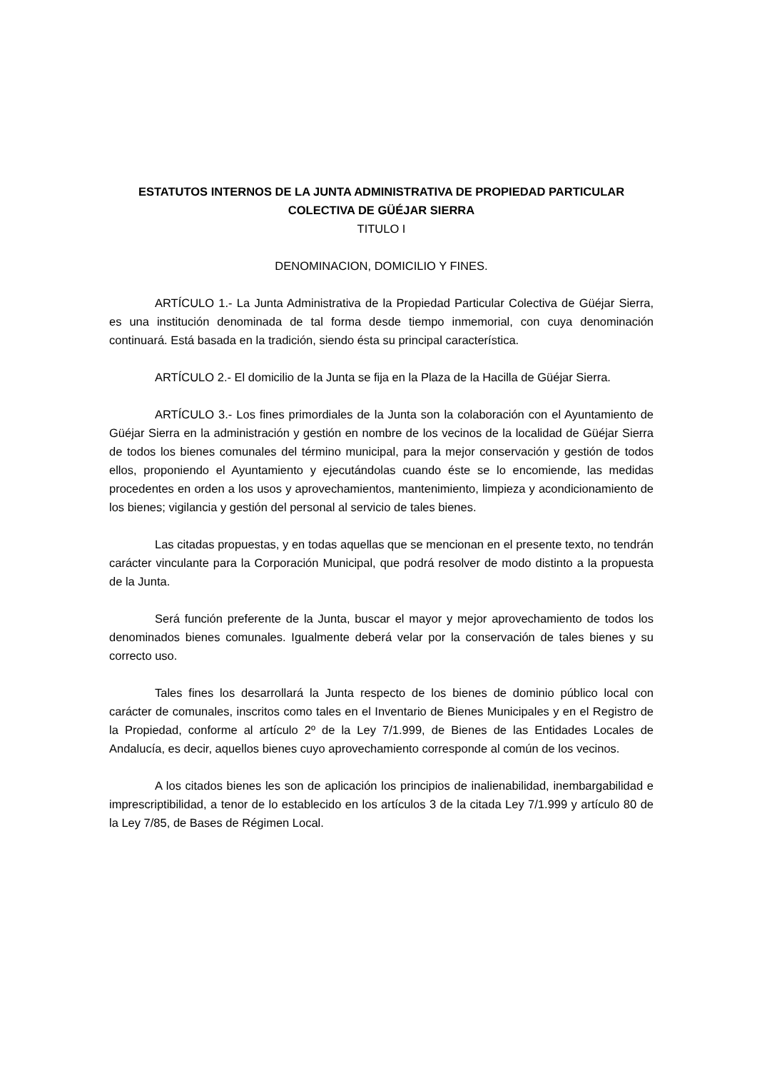ESTATUTOS INTERNOS DE LA JUNTA ADMINISTRATIVA DE PROPIEDAD PARTICULAR COLECTIVA DE GÜÉJAR SIERRA
TITULO I
DENOMINACION, DOMICILIO Y FINES.
ARTÍCULO 1.- La Junta Administrativa de la Propiedad Particular Colectiva de Güéjar Sierra, es una institución denominada de tal forma desde tiempo inmemorial, con cuya denominación continuará. Está basada en la tradición, siendo ésta su principal característica.
ARTÍCULO 2.- El domicilio de la Junta se fija en la Plaza de la Hacilla de Güéjar Sierra.
ARTÍCULO 3.- Los fines primordiales de la Junta son la colaboración con el Ayuntamiento de Güéjar Sierra en la administración y gestión en nombre de los vecinos de la localidad de Güéjar Sierra de todos los bienes comunales del término municipal, para la mejor conservación y gestión de todos ellos, proponiendo el Ayuntamiento y ejecutándolas cuando éste se lo encomiende, las medidas procedentes en orden a los usos y aprovechamientos, mantenimiento, limpieza y acondicionamiento de los bienes; vigilancia y gestión del personal al servicio de tales bienes.
Las citadas propuestas, y en todas aquellas que se mencionan en el presente texto, no tendrán carácter vinculante para la Corporación Municipal, que podrá resolver de modo distinto a la propuesta de la Junta.
Será función preferente de la Junta, buscar el mayor y mejor aprovechamiento de todos los denominados bienes comunales. Igualmente deberá velar por la conservación de tales bienes y su correcto uso.
Tales fines los desarrollará la Junta respecto de los bienes de dominio público local con carácter de comunales, inscritos como tales en el Inventario de Bienes Municipales y en el Registro de la Propiedad, conforme al artículo 2º de la Ley 7/1.999, de Bienes de las Entidades Locales de Andalucía, es decir, aquellos bienes cuyo aprovechamiento corresponde al común de los vecinos.
A los citados bienes les son de aplicación los principios de inalienabilidad, inembargabilidad e imprescriptibilidad, a tenor de lo establecido en los artículos 3 de la citada Ley 7/1.999 y artículo 80 de la Ley 7/85, de Bases de Régimen Local.